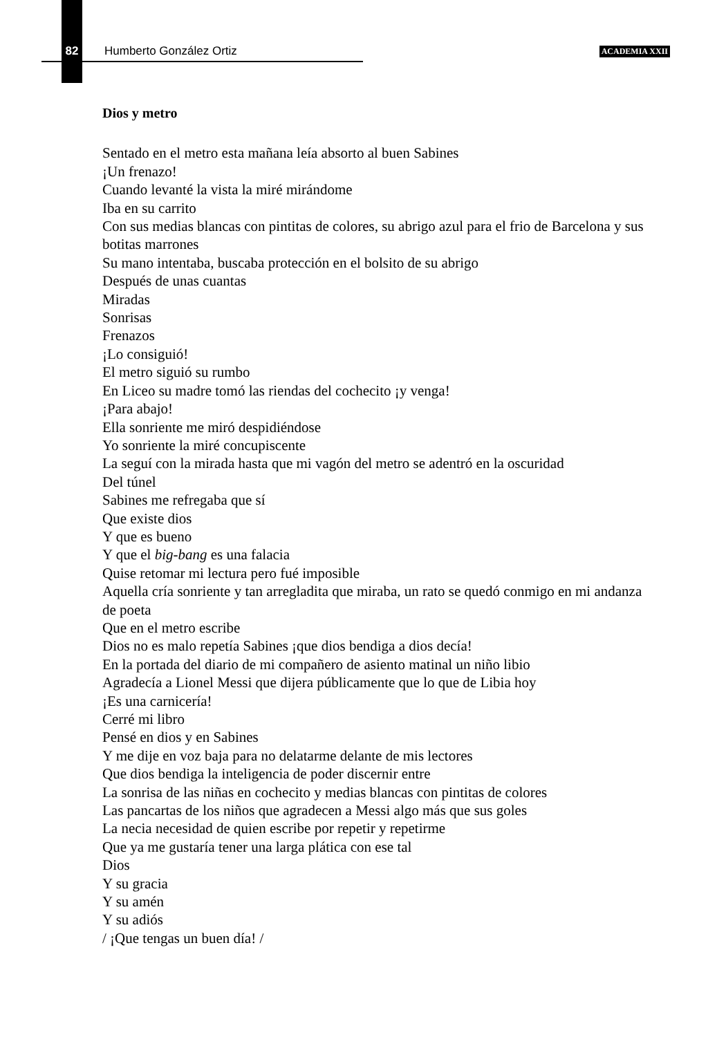82 Humberto González Ortiz ACADEMIA XXII
Dios y metro
Sentado en el metro esta mañana leía absorto al buen Sabines
¡Un frenazo!
Cuando levanté la vista la miré mirándome
Iba en su carrito
Con sus medias blancas con pintitas de colores, su abrigo azul para el frio de Barcelona y sus botitas marrones
Su mano intentaba, buscaba protección en el bolsito de su abrigo
Después de unas cuantas
Miradas
Sonrisas
Frenazos
¡Lo consiguió!
El metro siguió su rumbo
En Liceo su madre tomó las riendas del cochecito ¡y venga!
¡Para abajo!
Ella sonriente me miró despidiéndose
Yo sonriente la miré concupiscente
La seguí con la mirada hasta que mi vagón del metro se adentró en la oscuridad
Del túnel
Sabines me refregaba que sí
Que existe dios
Y que es bueno
Y que el big-bang es una falacia
Quise retomar mi lectura pero fué imposible
Aquella cría sonriente y tan arregladita que miraba, un rato se quedó conmigo en mi andanza de poeta
Que en el metro escribe
Dios no es malo repetía Sabines ¡que dios bendiga a dios decía!
En la portada del diario de mi compañero de asiento matinal un niño libio
Agradecía a Lionel Messi que dijera públicamente que lo que de Libia hoy
¡Es una carnicería!
Cerré mi libro
Pensé en dios y en Sabines
Y me dije en voz baja para no delatarme delante de mis lectores
Que dios bendiga la inteligencia de poder discernir entre
La sonrisa de las niñas en cochecito y medias blancas con pintitas de colores
Las pancartas de los niños que agradecen a Messi algo más que sus goles
La necia necesidad de quien escribe por repetir y repetirme
Que ya me gustaría tener una larga plática con ese tal
Dios
Y su gracia
Y su amén
Y su adiós
/ ¡Que tengas un buen día! /